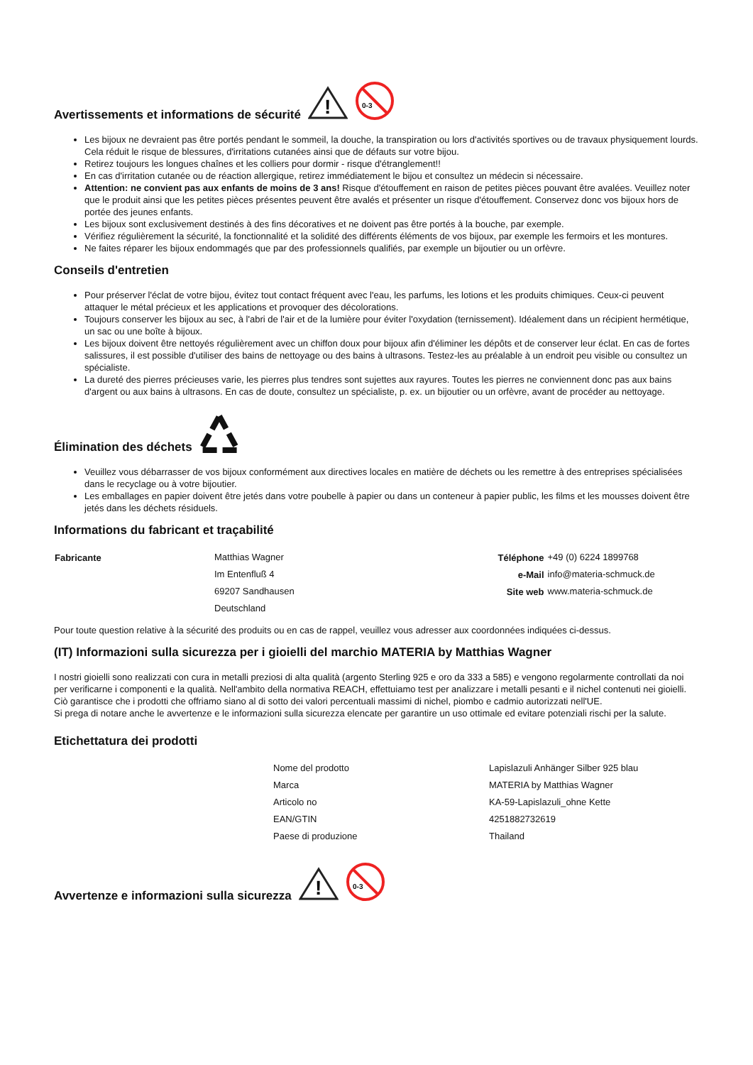Avertissements et informations de sécurité
!
0-3
Les bijoux ne devraient pas être portés pendant le sommeil, la douche, la transpiration ou lors d'activités sportives ou de travaux physiquement lourds. Cela réduit le risque de blessures, d'irritations cutanées ainsi que de défauts sur votre bijou.
Retirez toujours les longues chaînes et les colliers pour dormir - risque d'étranglement!!
En cas d'irritation cutanée ou de réaction allergique, retirez immédiatement le bijou et consultez un médecin si nécessaire.
Attention: ne convient pas aux enfants de moins de 3 ans! Risque d'étouffement en raison de petites pièces pouvant être avalées. Veuillez noter que le produit ainsi que les petites pièces présentes peuvent être avalés et présenter un risque d'étouffement. Conservez donc vos bijoux hors de portée des jeunes enfants.
Les bijoux sont exclusivement destinés à des fins décoratives et ne doivent pas être portés à la bouche, par exemple.
Vérifiez régulièrement la sécurité, la fonctionnalité et la solidité des différents éléments de vos bijoux, par exemple les fermoirs et les montures.
Ne faites réparer les bijoux endommagés que par des professionnels qualifiés, par exemple un bijoutier ou un orfèvre.
Conseils d'entretien
Pour préserver l'éclat de votre bijou, évitez tout contact fréquent avec l'eau, les parfums, les lotions et les produits chimiques. Ceux-ci peuvent attaquer le métal précieux et les applications et provoquer des décolorations.
Toujours conserver les bijoux au sec, à l'abri de l'air et de la lumière pour éviter l'oxydation (ternissement). Idéalement dans un récipient hermétique, un sac ou une boîte à bijoux.
Les bijoux doivent être nettoyés régulièrement avec un chiffon doux pour bijoux afin d'éliminer les dépôts et de conserver leur éclat. En cas de fortes salissures, il est possible d'utiliser des bains de nettoyage ou des bains à ultrasons. Testez-les au préalable à un endroit peu visible ou consultez un spécialiste.
La dureté des pierres précieuses varie, les pierres plus tendres sont sujettes aux rayures. Toutes les pierres ne conviennent donc pas aux bains d'argent ou aux bains à ultrasons. En cas de doute, consultez un spécialiste, p. ex. un bijoutier ou un orfèvre, avant de procéder au nettoyage.
Élimination des déchets
Veuillez vous débarrasser de vos bijoux conformément aux directives locales en matière de déchets ou les remettre à des entreprises spécialisées dans le recyclage ou à votre bijoutier.
Les emballages en papier doivent être jetés dans votre poubelle à papier ou dans un conteneur à papier public, les films et les mousses doivent être jetés dans les déchets résiduels.
Informations du fabricant et traçabilité
| Fabricante | Matthias Wagner | Téléphone | +49 (0) 6224 1899768 |
| | Im Entenfluß 4 | e-Mail | info@materia-schmuck.de |
| | 69207 Sandhausen | Site web | www.materia-schmuck.de |
| | Deutschland | | |
Pour toute question relative à la sécurité des produits ou en cas de rappel, veuillez vous adresser aux coordonnées indiquées ci-dessus.
(IT) Informazioni sulla sicurezza per i gioielli del marchio MATERIA by Matthias Wagner
I nostri gioielli sono realizzati con cura in metalli preziosi di alta qualità (argento Sterling 925 e oro da 333 a 585) e vengono regolarmente controllati da noi per verificarne i componenti e la qualità. Nell'ambito della normativa REACH, effettuiamo test per analizzare i metalli pesanti e il nichel contenuti nei gioielli. Ciò garantisce che i prodotti che offriamo siano al di sotto dei valori percentuali massimi di nichel, piombo e cadmio autorizzati nell'UE.
Si prega di notare anche le avvertenze e le informazioni sulla sicurezza elencate per garantire un uso ottimale ed evitare potenziali rischi per la salute.
Etichettatura dei prodotti
| Nome del prodotto | Lapislazuli Anhänger Silber 925 blau |
| Marca | MATERIA by Matthias Wagner |
| Articolo no | KA-59-Lapislazuli_ohne Kette |
| EAN/GTIN | 4251882732619 |
| Paese di produzione | Thailand |
Avvertenze e informazioni sulla sicurezza
!
0-3